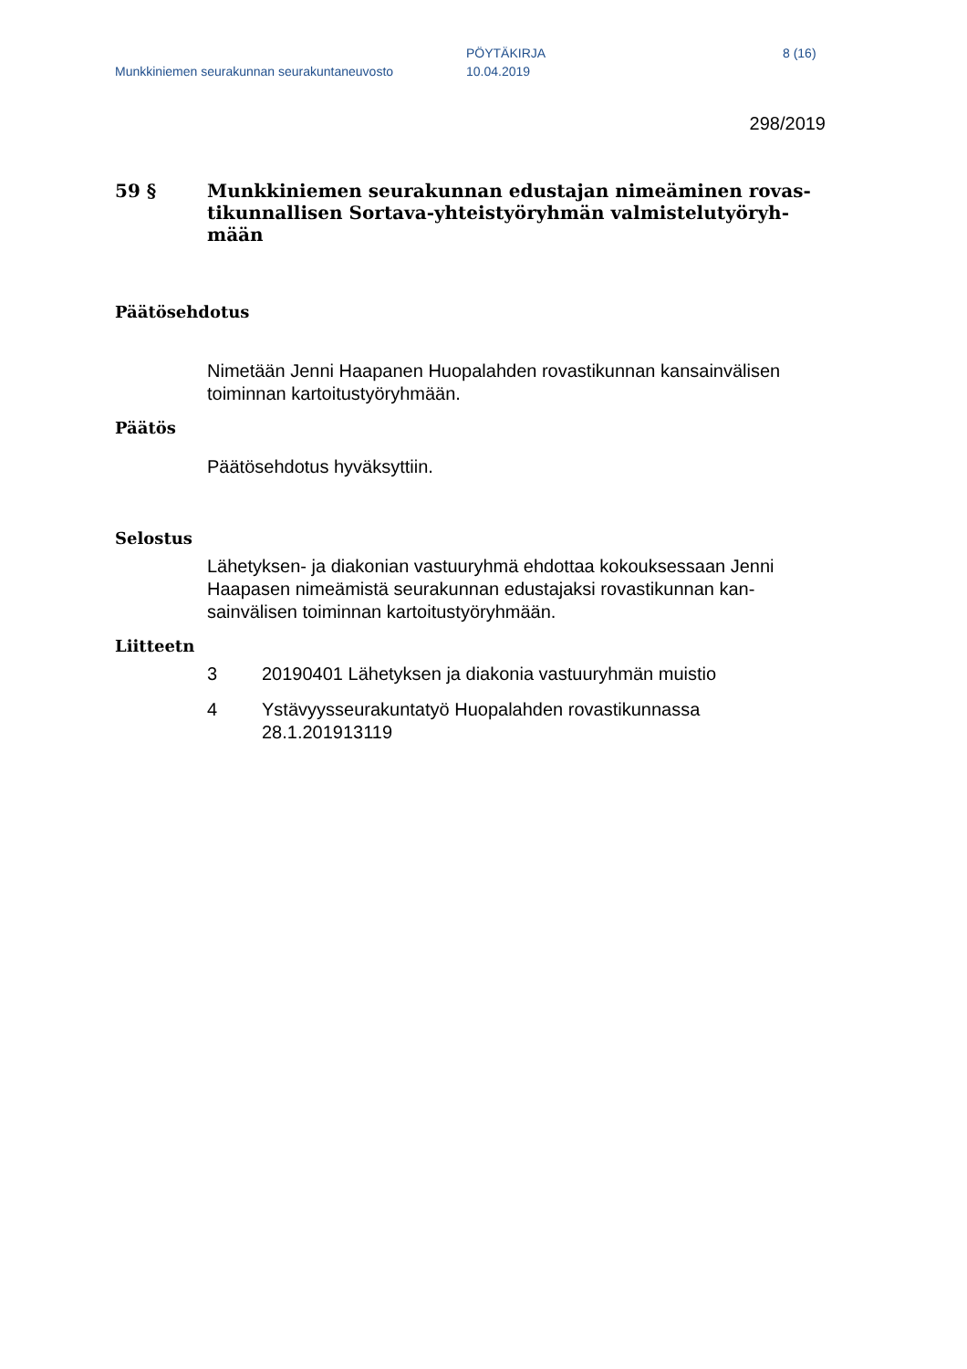Munkkiniemen seurakunnan seurakuntaneuvosto
PÖYTÄKIRJA
10.04.2019
8 (16)
298/2019
59 § Munkkiniemen seurakunnan edustajan nimeäminen rovas-tikunnallisen Sortava-yhteistyöryhmän valmistelutyöryh-mään
Päätösehdotus
Nimetään Jenni Haapanen Huopalahden rovastikunnan kansainvälisen toiminnan kartoitustyöryhmään.
Päätös
Päätösehdotus hyväksyttiin.
Selostus
Lähetyksen- ja diakonian vastuuryhmä ehdottaa kokouksessaan Jenni Haapasen nimeämistä seurakunnan edustajaksi rovastikunnan kan-sainvälisen toiminnan kartoitustyöryhmään.
Liitteetn
3 20190401 Lähetyksen ja diakonia vastuuryhmän muistio
4 Ystävyysseurakuntatyö Huopalahden rovastikunnassa 28.1.201913119